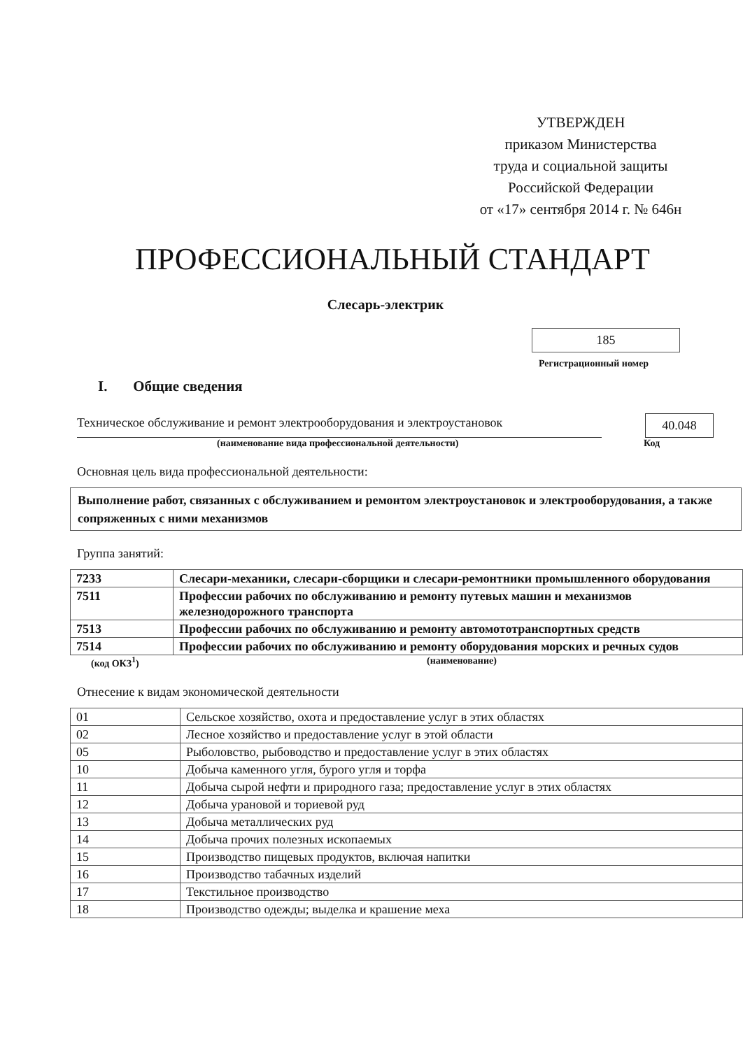УТВЕРЖДЕН
приказом Министерства
труда и социальной защиты
Российской Федерации
от «17» сентября 2014 г. № 646н
ПРОФЕССИОНАЛЬНЫЙ СТАНДАРТ
Слесарь-электрик
185
Регистрационный номер
I. Общие сведения
Техническое обслуживание и ремонт электрооборудования и электроустановок
40.048
(наименование вида профессиональной деятельности) Код
Основная цель вида профессиональной деятельности:
Выполнение работ, связанных с обслуживанием и ремонтом электроустановок и электрооборудования, а также сопряженных с ними механизмов
Группа занятий:
| 7233 | Слесари-механики, слесари-сборщики и слесари-ремонтники промышленного оборудования |
| 7511 | Профессии рабочих по обслуживанию и ремонту путевых машин и механизмов железнодорожного транспорта |
| 7513 | Профессии рабочих по обслуживанию и ремонту автомототранспортных средств |
| 7514 | Профессии рабочих по обслуживанию и ремонту оборудования морских и речных судов |
(код ОКЗ<sup>1</sup>) (наименование)
Отнесение к видам экономической деятельности
| 01 | Сельское хозяйство, охота и предоставление услуг в этих областях |
| 02 | Лесное хозяйство и предоставление услуг в этой области |
| 05 | Рыболовство, рыбоводство и предоставление услуг в этих областях |
| 10 | Добыча каменного угля, бурого угля и торфа |
| 11 | Добыча сырой нефти и природного газа; предоставление услуг в этих областях |
| 12 | Добыча урановой и ториевой руд |
| 13 | Добыча металлических руд |
| 14 | Добыча прочих полезных ископаемых |
| 15 | Производство пищевых продуктов, включая напитки |
| 16 | Производство табачных изделий |
| 17 | Текстильное производство |
| 18 | Производство одежды; выделка и крашение меха |